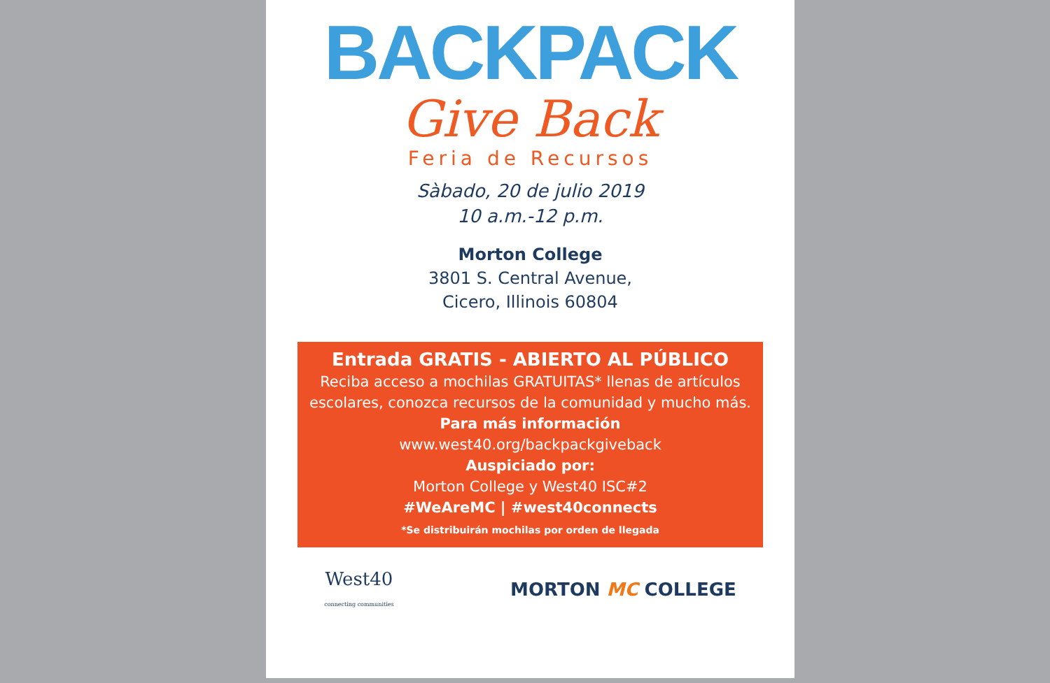BACKPACK
Give Back
Feria de Recursos
Sàbado, 20 de julio 2019
10 a.m.-12 p.m.
Morton College
3801 S. Central Avenue,
Cicero, Illinois 60804
Entrada GRATIS - ABIERTO AL PÚBLICO
Reciba acceso a mochilas GRATUITAS* llenas de artículos escolares, conozca recursos de la comunidad y mucho más.
Para más información
www.west40.org/backpackgiveback
Auspiciado por:
Morton College y West40 ISC#2
#WeAreMC | #west40connects
*Se distribuirán mochilas por orden de llegada
West40
connecting communities MORTON MC COLLEGE